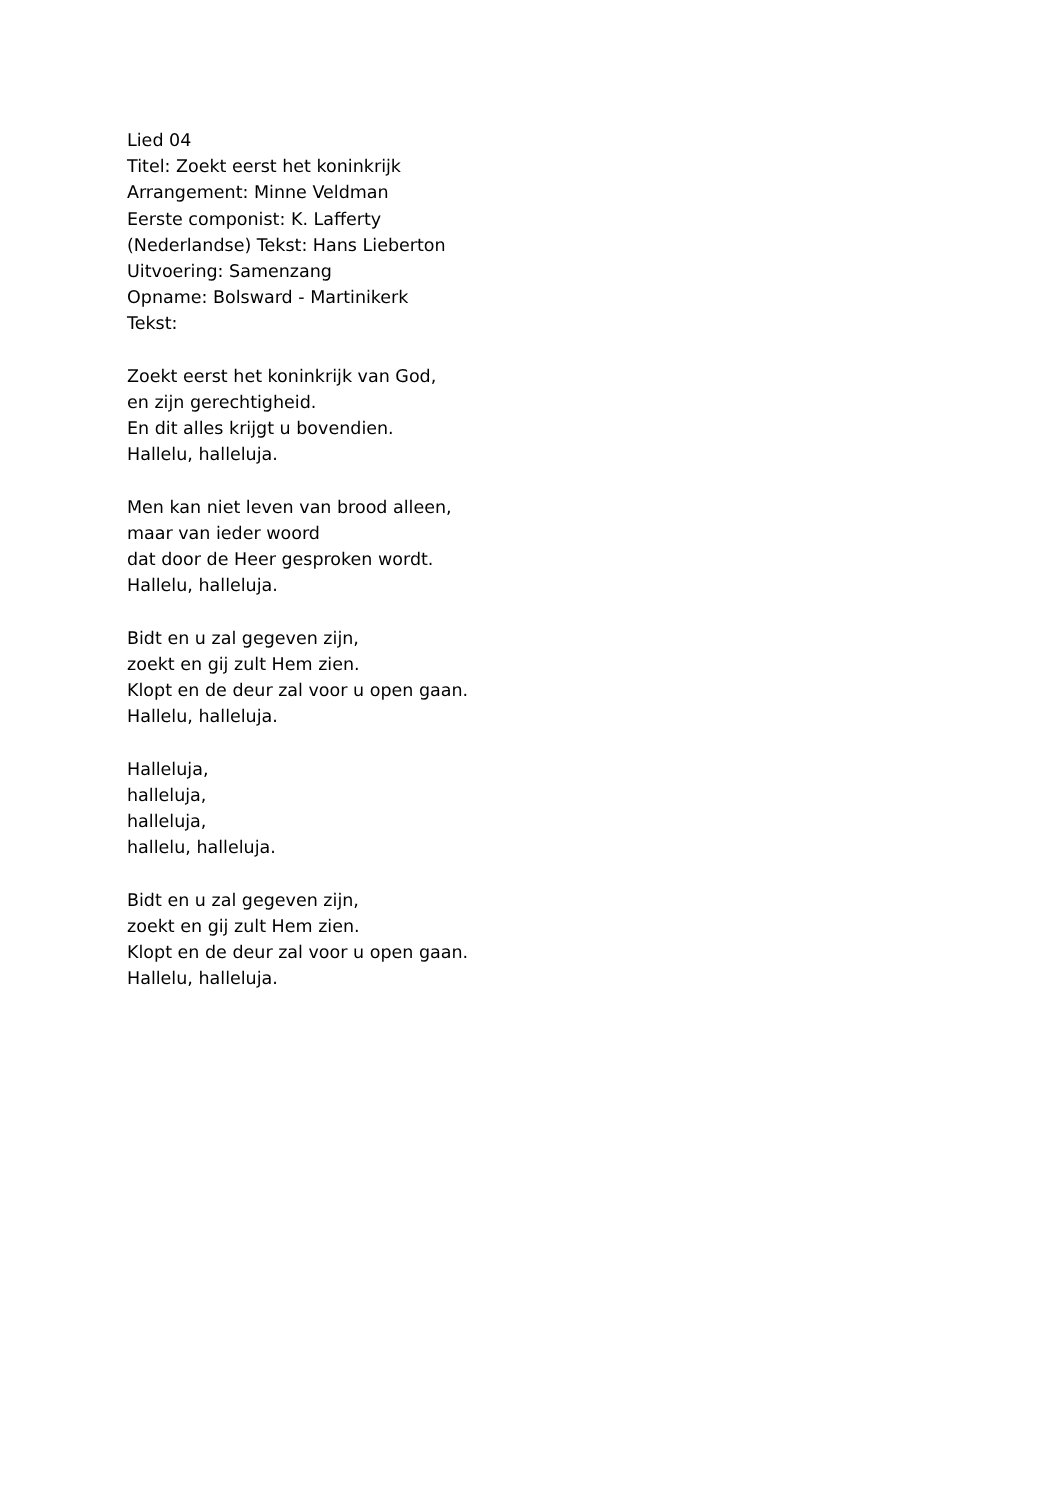Lied 04
Titel: Zoekt eerst het koninkrijk
Arrangement: Minne Veldman
Eerste componist: K. Lafferty
(Nederlandse) Tekst: Hans Lieberton
Uitvoering: Samenzang
Opname: Bolsward - Martinikerk
Tekst:
Zoekt eerst het koninkrijk van God,
en zijn gerechtigheid.
En dit alles krijgt u bovendien.
Hallelu, halleluja.
Men kan niet leven van brood alleen,
maar van ieder woord
dat door de Heer gesproken wordt.
Hallelu, halleluja.
Bidt en u zal gegeven zijn,
zoekt en gij zult Hem zien.
Klopt en de deur zal voor u open gaan.
Hallelu, halleluja.
Halleluja,
halleluja,
halleluja,
hallelu, halleluja.
Bidt en u zal gegeven zijn,
zoekt en gij zult Hem zien.
Klopt en de deur zal voor u open gaan.
Hallelu, halleluja.